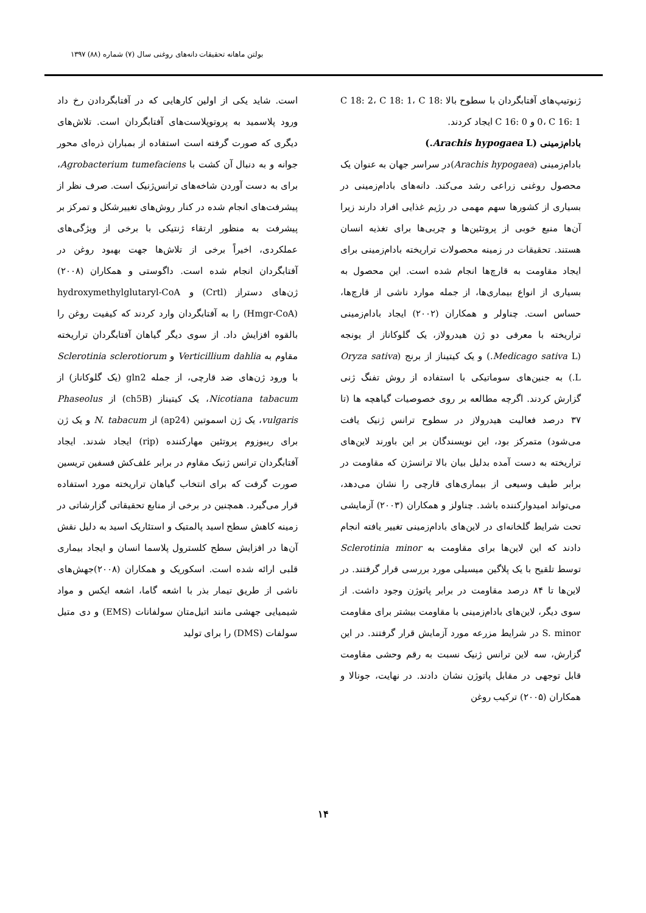بولتن ماهانه تحقیقات دانه‌های روغنی سال (۷) شماره (۸۸) ۱۳۹۷
است. شاید یکی از اولین کارهایی که در آفتابگردادن رخ داد ورود پلاسمید به پروتوپلاست‌های آفتابگردان است. تلاش‌های دیگری که صورت گرفته است استفاده از بمباران ذره‌ای محور جوانه و به دنبال آن کشت با Agrobacterium tumefaciens، برای به دست آوردن شاخه‌های ترانس‌ژنیک است. صرف نظر از پیشرفت‌های انجام شده در کنار روش‌های تغییرشکل و تمرکز بر پیشرفت به منظور ارتقاء ژنتیکی با برخی از ویژگی‌های عملکردی، اخیراً برخی از تلاش‌ها جهت بهبود روغن در آفتابگردان انجام شده است. داگوستی و همکاران (۲۰۰۸) ژن‌های دستراز (Crtl) و hydroxymethylglutaryl-CoA (Hmgr-CoA) را به آفتابگردان وارد کردند که کیفیت روغن را بالقوه افزایش داد. از سوی دیگر گیاهان آفتابگردان تراریخته مقاوم به Verticillium dahlia و Sclerotinia sclerotiorum با ورود ژن‌های ضد قارچی، از جمله gln2 (یک گلوکاناز) از Nicotiana tabacum، یک کیتیناز (ch5B) از Phaseolus vulgaris، یک ژن اسموتین (ap24) از N. tabacum و یک ژن برای ریبوزوم پروتئین مهارکننده (rip) ایجاد شدند. ایجاد آفتابگردان ترانس ژنیک مقاوم در برابر علف‌کش فسفین تریسین صورت گرفت که برای انتخاب گیاهان تراریخته مورد استفاده قرار می‌گیرد. همچنین در برخی از منابع تحقیقاتی گزارشاتی در زمینه کاهش سطح اسید پالمتیک و استئاریک اسید به دلیل نقش آن‌ها در افزایش سطح کلسترول پلاسما انسان و ایجاد بیماری قلبی ارائه شده است. اسکوریک و همکاران (۲۰۰۸)جهش‌های ناشی از طریق تیمار بذر با اشعه گاما، اشعه ایکس و مواد شیمیایی جهشی مانند اتیل‌متان سولفانات (EMS) و دی متیل سولفات (DMS) را برای تولید
ژنوتیپ‌های آفتابگردان با سطوح بالا C 18: 2، C 18: 1، C 18: 0، C 16: 1 و C 16: 0 ایجاد کردند.
بادام‌زمینی (Arachis hypogaea L.)
بادام‌زمینی (Arachis hypogaea)در سراسر جهان به عنوان یک محصول روغنی زراعی رشد می‌کند. دانه‌های بادام‌زمینی در بسیاری از کشورها سهم مهمی در رژیم غذایی افراد دارند زیرا آن‌ها منبع خوبی از پروتئین‌ها و چربی‌ها برای تغذیه انسان هستند. تحقیقات در زمینه محصولات تراریخته بادام‌زمینی برای ایجاد مقاومت به قارچ‌ها انجام شده است. این محصول به بسیاری از انواع بیماری‌ها، از جمله موارد ناشی از قارچ‌ها، حساس است. چناولر و همکاران (۲۰۰۲) ایجاد بادام‌زمینی تراریخته با معرفی دو ژن هیدرولاز، یک گلوکاناز از یونجه (Medicago sativa L.) و یک کیتیناز از برنج (Oryza sativa L.) به جنین‌های سوماتیکی با استفاده از روش تفنگ ژنی گزارش کردند. اگرچه مطالعه بر روی خصوصیات گیاهچه ها (تا ۳۷ درصد فعالیت هیدرولاز در سطوح ترانس ژنیک یافت می‌شود) متمرکز بود، این نویسندگان بر این باورند لاین‌های تراریخته به دست آمده بدلیل بیان بالا ترانسژن که مقاومت در برابر طیف وسیعی از بیماری‌های قارچی را نشان می‌دهد، می‌تواند امیدوارکننده باشد. چناولز و همکاران (۲۰۰۳) آزمایشی تحت شرایط گلخانه‌ای در لاین‌های بادام‌زمینی تغییر یافته انجام دادند که این لاین‌ها برای مقاومت به Sclerotinia minor توسط تلقیح با یک پلاگین میسیلی مورد بررسی قرار گرفتند. در لاین‌ها تا ۸۴ درصد مقاومت در برابر پاتوژن وجود داشت. از سوی دیگر، لاین‌های بادام‌زمینی با مقاومت بیشتر برای مقاومت S. minor در شرایط مزرعه مورد آزمایش قرار گرفتند. در این گزارش، سه لاین ترانس ژنیک نسبت به رقم وحشی مقاومت قابل توجهی در مقابل پاتوژن نشان دادند. در نهایت، جونالا و همکاران (۲۰۰۵) ترکیب روغن
۱۴